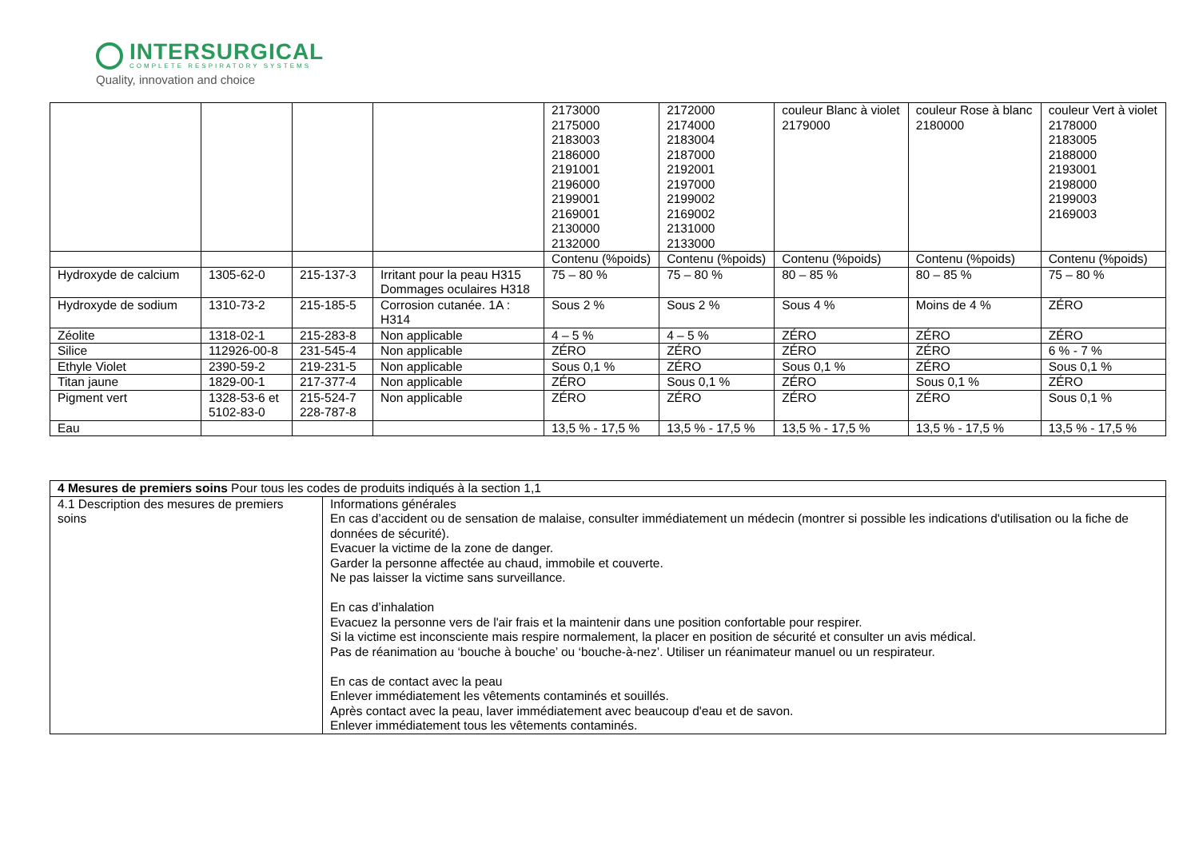INTERSURGICAL
COMPLETE RESPIRATORY SYSTEMS
Quality, innovation and choice
| | | | | 2173000 2175000 2183003 2186000 2191001 2196000 2199001 2169001 2130000 2132000 | 2172000 2174000 2183004 2187000 2192001 2197000 2199002 2169002 2131000 2133000 | couleur Blanc à violet 2179000 | couleur Rose à blanc 2180000 | couleur Vert à violet 2178000 2183005 2188000 2193001 2198000 2199003 2169003 |
| | | | | Contenu (%poids) | Contenu (%poids) | Contenu (%poids) | Contenu (%poids) | Contenu (%poids) |
| Hydroxyde de calcium | 1305-62-0 | 215-137-3 | Irritant pour la peau H315 Dommages oculaires H318 | 75 – 80 % | 75 – 80 % | 80 – 85 % | 80 – 85 % | 75 – 80 % |
| Hydroxyde de sodium | 1310-73-2 | 215-185-5 | Corrosion cutanée. 1A : H314 | Sous 2 % | Sous 2 % | Sous 4 % | Moins de 4 % | ZÉRO |
| Zéolite | 1318-02-1 | 215-283-8 | Non applicable | 4 – 5 % | 4 – 5 % | ZÉRO | ZÉRO | ZÉRO |
| Silice | 112926-00-8 | 231-545-4 | Non applicable | ZÉRO | ZÉRO | ZÉRO | ZÉRO | 6 % - 7 % |
| Ethyle Violet | 2390-59-2 | 219-231-5 | Non applicable | Sous 0,1 % | ZÉRO | Sous 0,1 % | ZÉRO | Sous 0,1 % |
| Titan jaune | 1829-00-1 | 217-377-4 | Non applicable | ZÉRO | Sous 0,1 % | ZÉRO | Sous 0,1 % | ZÉRO |
| Pigment vert | 1328-53-6 et 5102-83-0 | 215-524-7 228-787-8 | Non applicable | ZÉRO | ZÉRO | ZÉRO | ZÉRO | Sous 0,1 % |
| Eau | | | | 13,5 % - 17,5 % | 13,5 % - 17,5 % | 13,5 % - 17,5 % | 13,5 % - 17,5 % | 13,5 % - 17,5 % |
| 4 Mesures de premiers soins Pour tous les codes de produits indiqués à la section 1,1 | |
| 4.1 Description des mesures de premiers soins | Informations générales En cas d’accident ou de sensation de malaise, consulter immédiatement un médecin (montrer si possible les indications d'utilisation ou la fiche de données de sécurité). Evacuer la victime de la zone de danger. Garder la personne affectée au chaud, immobile et couverte. Ne pas laisser la victime sans surveillance. En cas d’inhalation Evacuez la personne vers de l'air frais et la maintenir dans une position confortable pour respirer. Si la victime est inconsciente mais respire normalement, la placer en position de sécurité et consulter un avis médical. Pas de réanimation au ‘bouche à bouche’ ou ‘bouche-à-nez’. Utiliser un réanimateur manuel ou un respirateur. En cas de contact avec la peau Enlever immédiatement les vêtements contaminés et souillés. Après contact avec la peau, laver immédiatement avec beaucoup d'eau et de savon. Enlever immédiatement tous les vêtements contaminés. |